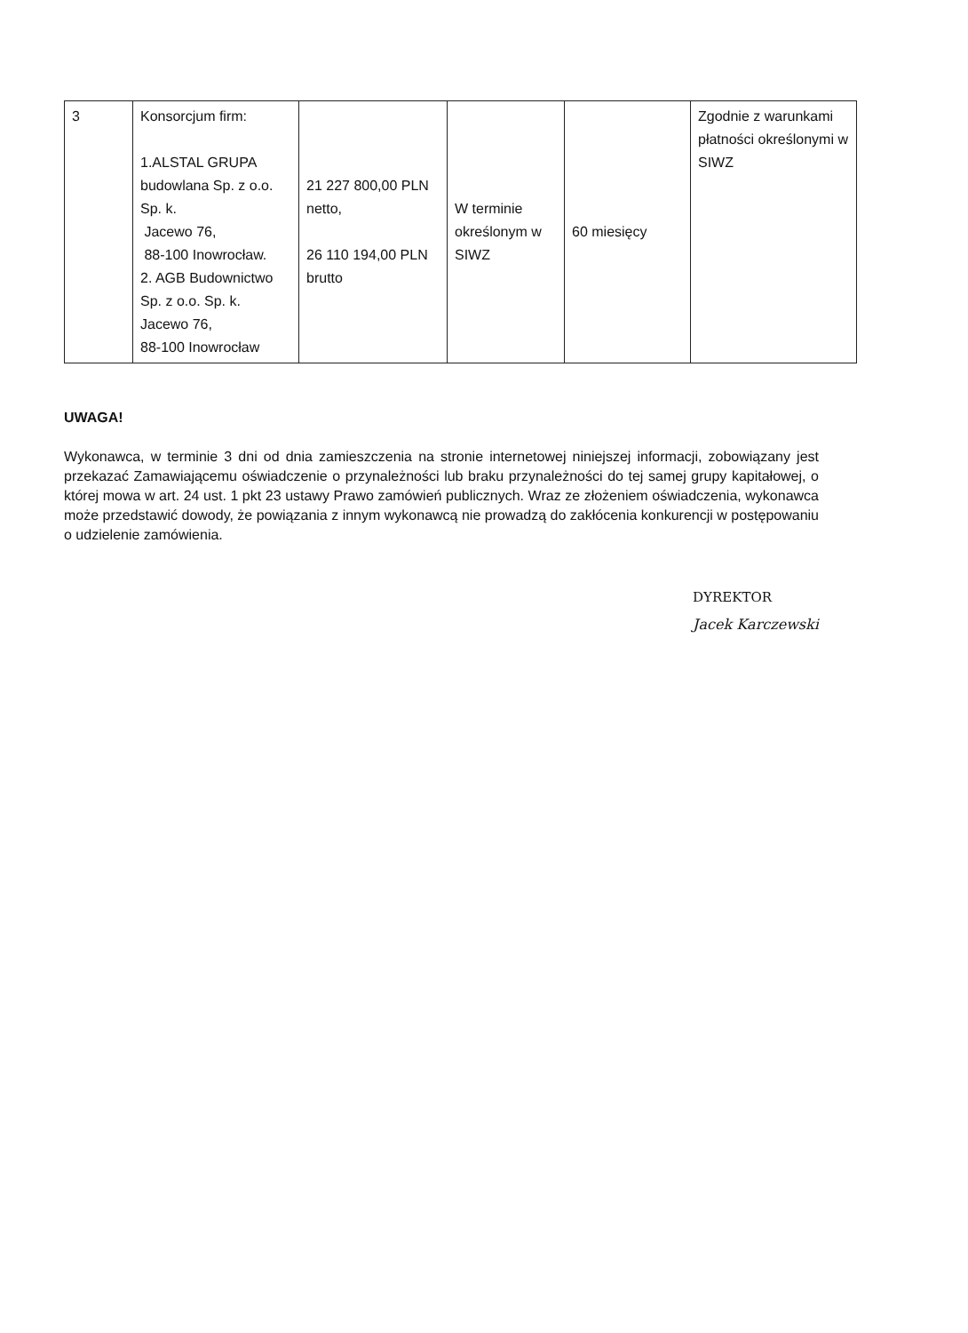| 3 | Konsorcjum firm: 1.ALSTAL GRUPA budowlana Sp. z o.o. Sp. k. Jacewo 76, 88-100 Inowrocław. 2. AGB Budownictwo Sp. z o.o. Sp. k. Jacewo 76, 88-100 Inowrocław | 21 227 800,00 PLN netto, 26 110 194,00 PLN brutto | W terminie określonym w SIWZ | 60 miesięcy | Zgodnie z warunkami płatności określonymi w SIWZ |
UWAGA!
Wykonawca, w terminie 3 dni od dnia zamieszczenia na stronie internetowej niniejszej informacji, zobowiązany jest przekazać Zamawiającemu oświadczenie o przynależności lub braku przynależności do tej samej grupy kapitałowej, o której mowa w art. 24 ust. 1 pkt 23 ustawy Prawo zamówień publicznych. Wraz ze złożeniem oświadczenia, wykonawca może przedstawić dowody, że powiązania z innym wykonawcą nie prowadzą do zakłócenia konkurencji w postępowaniu o udzielenie zamówienia.
DYREKTOR
Jacek Karczewski